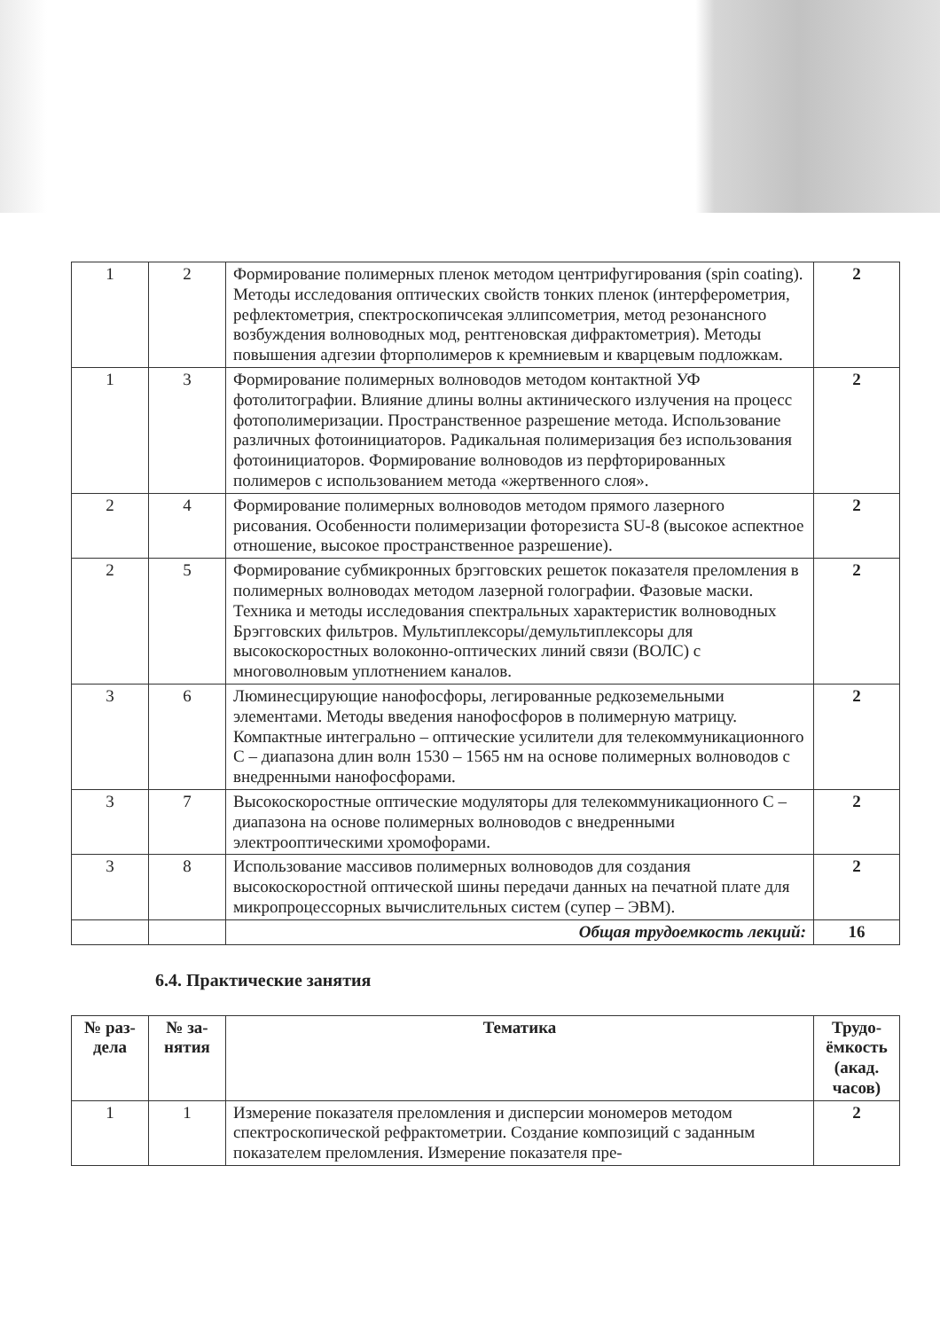| 1 | 2 | Формирование полимерных пленок методом центрифугирования (spin coating). Методы исследования оптических свойств тонких пленок (интерферометрия, рефлектометрия, спектроскопичсекая эллипсометрия, метод резонансного возбуждения волноводных мод, рентгеновская дифрактометрия). Методы повышения адгезии фторполимеров к кремниевым и кварцевым подложкам. | 2 |
| 1 | 3 | Формирование полимерных волноводов методом контактной УФ фотолитографии. Влияние длины волны актинического излучения на процесс фотополимеризации. Пространственное разрешение метода. Использование различных фотоинициаторов. Радикальная полимеризация без использования фотоинициаторов. Формирование волноводов из перфторированных полимеров с использованием метода «жертвенного слоя». | 2 |
| 2 | 4 | Формирование полимерных волноводов методом прямого лазерного рисования. Особенности полимеризации фоторезиста SU-8 (высокое аспектное отношение, высокое пространственное разрешение). | 2 |
| 2 | 5 | Формирование субмикронных брэгговских решеток показателя преломления в полимерных волноводах методом лазерной голографии. Фазовые маски. Техника и методы исследования спектральных характеристик волноводных Брэгговских фильтров. Мультиплексоры/демультиплексоры для высокоскоростных волоконно-оптических линий связи (ВОЛС) с многоволновым уплотнением каналов. | 2 |
| 3 | 6 | Люминесцирующие нанофосфоры, легированные редкоземельными элементами. Методы введения нанофосфоров в полимерную матрицу. Компактные интегрально – оптические усилители для телекоммуникационного С – диапазона длин волн 1530 – 1565 нм на основе полимерных волноводов с внедренными нанофосфорами. | 2 |
| 3 | 7 | Высокоскоростные оптические модуляторы для телекоммуникационного С – диапазона на основе полимерных волноводов с внедренными электрооптическими хромофорами. | 2 |
| 3 | 8 | Использование массивов полимерных волноводов для создания высокоскоростной оптической шины передачи данных на печатной плате для микропроцессорных вычислительных систем (супер – ЭВМ). | 2 |
| | | Общая трудоемкость лекций: | 16 |
6.4. Практические занятия
| № раз- дела | № за- нятия | Тематика | Трудо- ёмкость (акад. часов) |
| --- | --- | --- | --- |
| 1 | 1 | Измерение показателя преломления и дисперсии мономеров методом спектроскопической рефрактометрии. Создание композиций с заданным показателем преломления. Измерение показателя пре- | 2 |